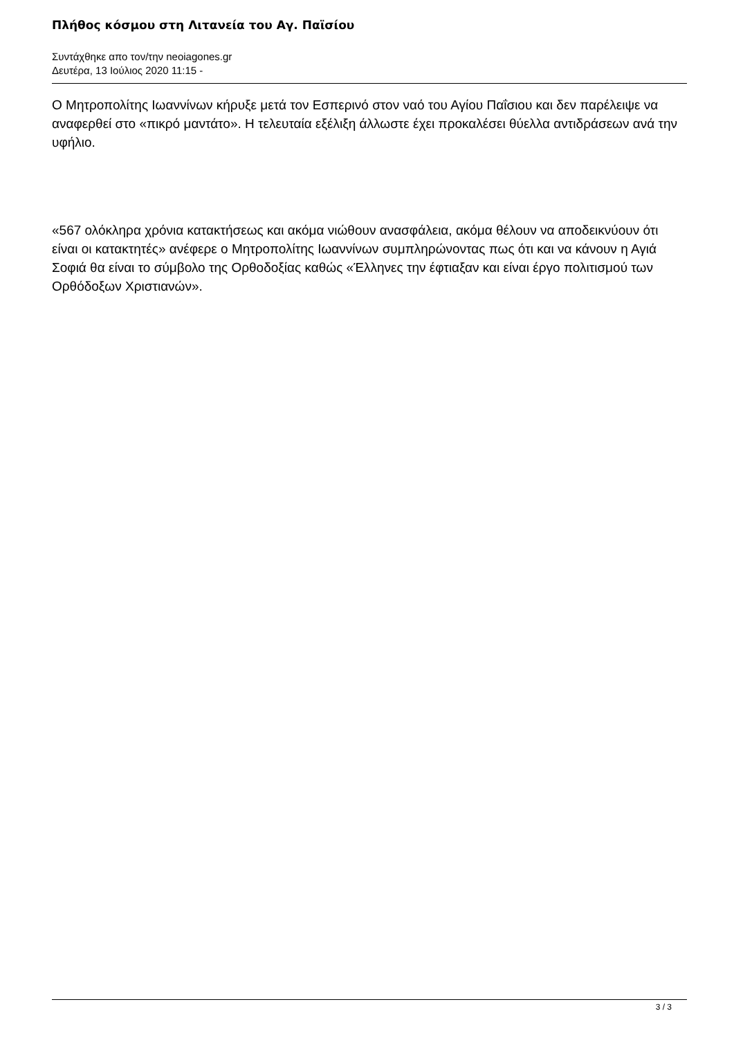Πλήθος κόσμου στη Λιτανεία του Αγ. Παϊσίου
Συντάχθηκε απο τον/την neoiagones.gr
Δευτέρα, 13 Ιούλιος 2020 11:15 -
Ο Μητροπολίτης Ιωαννίνων κήρυξε μετά τον Εσπερινό στον ναό του Αγίου Παΐσιου και δεν παρέλειψε να αναφερθεί στο «πικρό μαντάτο». Η τελευταία εξέλιξη άλλωστε έχει προκαλέσει θύελλα αντιδράσεων ανά την υφήλιο.
«567 ολόκληρα χρόνια κατακτήσεως και ακόμα νιώθουν ανασφάλεια, ακόμα θέλουν να αποδεικνύουν ότι είναι οι κατακτητές» ανέφερε ο Μητροπολίτης Ιωαννίνων συμπληρώνοντας πως ότι και να κάνουν η Αγιά Σοφιά θα είναι το σύμβολο της Ορθοδοξίας καθώς «Έλληνες την έφτιαξαν και είναι έργο πολιτισμού των Ορθόδοξων Χριστιανών».
3 / 3